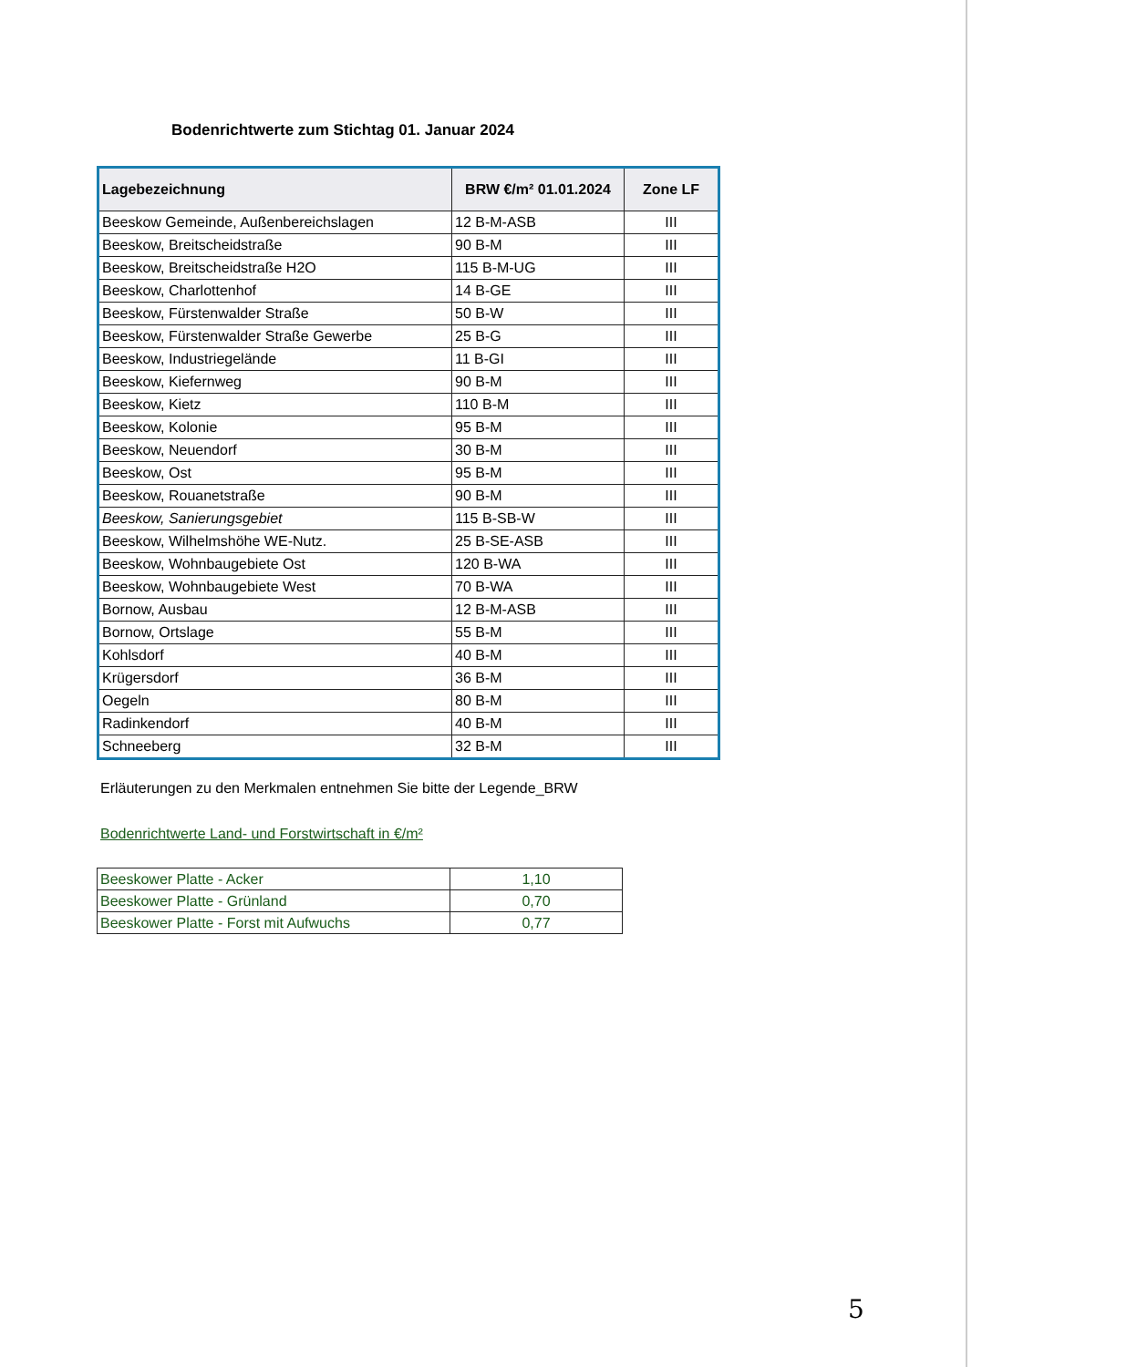Bodenrichtwerte zum Stichtag 01. Januar 2024
| Lagebezeichnung | BRW €/m² 01.01.2024 | Zone LF |
| --- | --- | --- |
| Beeskow Gemeinde, Außenbereichslagen | 12 B-M-ASB | III |
| Beeskow, Breitscheidstraße | 90 B-M | III |
| Beeskow, Breitscheidstraße H2O | 115 B-M-UG | III |
| Beeskow, Charlottenhof | 14 B-GE | III |
| Beeskow, Fürstenwalder Straße | 50 B-W | III |
| Beeskow, Fürstenwalder Straße Gewerbe | 25 B-G | III |
| Beeskow, Industriegelände | 11 B-GI | III |
| Beeskow, Kiefernweg | 90 B-M | III |
| Beeskow, Kietz | 110 B-M | III |
| Beeskow, Kolonie | 95 B-M | III |
| Beeskow, Neuendorf | 30 B-M | III |
| Beeskow, Ost | 95 B-M | III |
| Beeskow, Rouanetstraße | 90 B-M | III |
| Beeskow, Sanierungsgebiet | 115 B-SB-W | III |
| Beeskow, Wilhelmshöhe WE-Nutz. | 25 B-SE-ASB | III |
| Beeskow, Wohnbaugebiete Ost | 120 B-WA | III |
| Beeskow, Wohnbaugebiete West | 70 B-WA | III |
| Bornow, Ausbau | 12 B-M-ASB | III |
| Bornow, Ortslage | 55 B-M | III |
| Kohlsdorf | 40 B-M | III |
| Krügersdorf | 36 B-M | III |
| Oegeln | 80 B-M | III |
| Radinkendorf | 40 B-M | III |
| Schneeberg | 32 B-M | III |
Erläuterungen zu den Merkmalen entnehmen Sie bitte der Legende_BRW
Bodenrichtwerte Land- und Forstwirtschaft in €/m²
| Beeskower Platte - Acker | 1,10 |
| Beeskower Platte - Grünland | 0,70 |
| Beeskower Platte - Forst mit Aufwuchs | 0,77 |
5